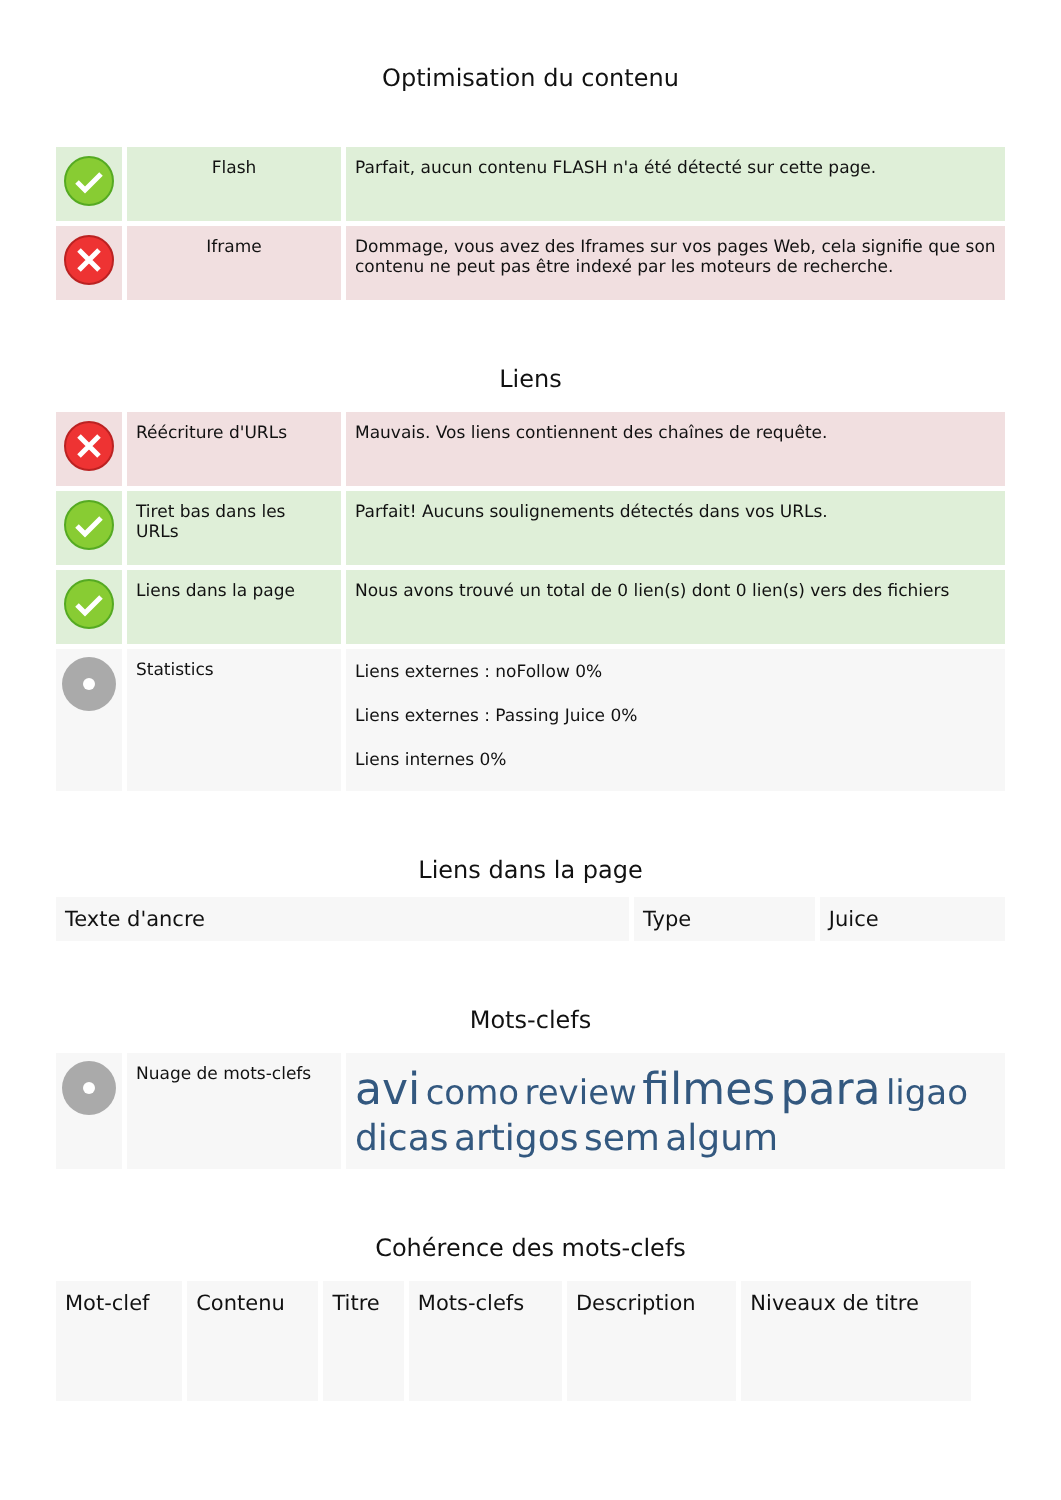Optimisation du contenu
| | Flash | Parfait, aucun contenu FLASH n'a été détecté sur cette page. |
| | Iframe | Dommage, vous avez des Iframes sur vos pages Web, cela signifie que son contenu ne peut pas être indexé par les moteurs de recherche. |
Liens
| | Réécriture d'URLs | Mauvais. Vos liens contiennent des chaînes de requête. |
| | Tiret bas dans les URLs | Parfait! Aucuns soulignements détectés dans vos URLs. |
| | Liens dans la page | Nous avons trouvé un total de 0 lien(s) dont 0 lien(s) vers des fichiers |
| | Statistics | Liens externes : noFollow 0% Liens externes : Passing Juice 0% Liens internes 0% |
Liens dans la page
| Texte d'ancre | Type | Juice |
| --- | --- | --- |
Mots-clefs
| | Nuage de mots-clefs | avi como review filmes para ligao dicas artigos sem algum |
Cohérence des mots-clefs
| Mot-clef | Contenu | Titre | Mots-clefs | Description | Niveaux de titre |
| --- | --- | --- | --- | --- | --- |